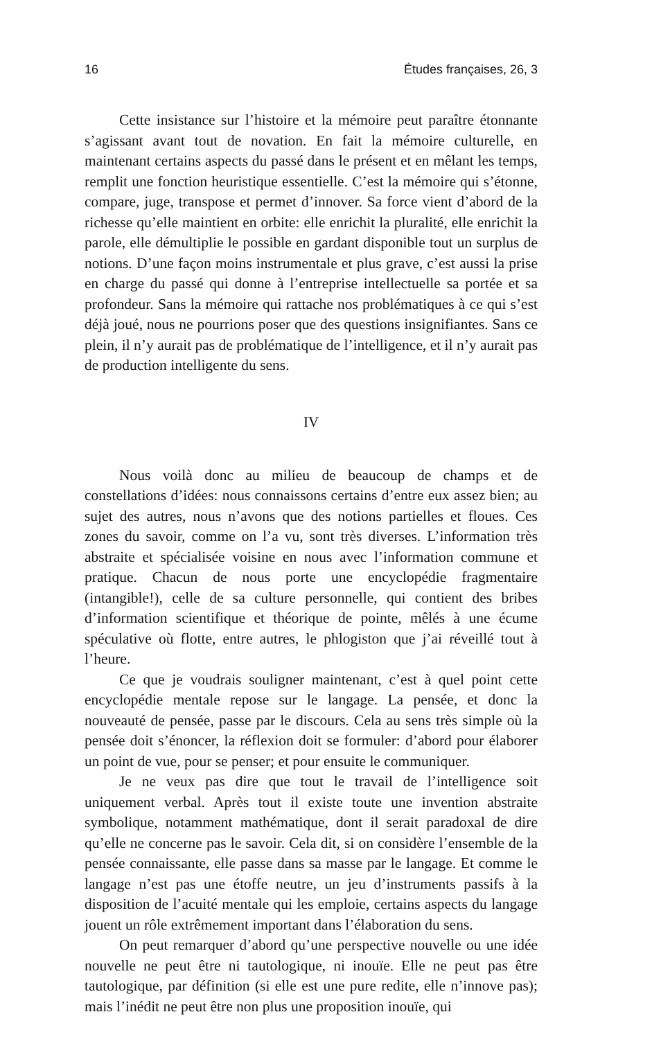16 Études françaises, 26, 3
Cette insistance sur l’histoire et la mémoire peut paraître étonnante s’agissant avant tout de novation. En fait la mémoire culturelle, en maintenant certains aspects du passé dans le présent et en mêlant les temps, remplit une fonction heuristique essentielle. C’est la mémoire qui s’étonne, compare, juge, transpose et permet d’innover. Sa force vient d’abord de la richesse qu’elle maintient en orbite: elle enrichit la pluralité, elle enrichit la parole, elle démultiplie le possible en gardant disponible tout un surplus de notions. D’une façon moins instrumentale et plus grave, c’est aussi la prise en charge du passé qui donne à l’entreprise intellectuelle sa portée et sa profondeur. Sans la mémoire qui rattache nos problématiques à ce qui s’est déjà joué, nous ne pourrions poser que des questions insignifiantes. Sans ce plein, il n’y aurait pas de problématique de l’intelligence, et il n’y aurait pas de production intelligente du sens.
IV
Nous voilà donc au milieu de beaucoup de champs et de constellations d’idées: nous connaissons certains d’entre eux assez bien; au sujet des autres, nous n’avons que des notions partielles et floues. Ces zones du savoir, comme on l’a vu, sont très diverses. L’information très abstraite et spécialisée voisine en nous avec l’information commune et pratique. Chacun de nous porte une encyclopédie fragmentaire (intangible!), celle de sa culture personnelle, qui contient des bribes d’information scientifique et théorique de pointe, mêlés à une écume spéculative où flotte, entre autres, le phlogiston que j’ai réveillé tout à l’heure.
Ce que je voudrais souligner maintenant, c’est à quel point cette encyclopédie mentale repose sur le langage. La pensée, et donc la nouveauté de pensée, passe par le discours. Cela au sens très simple où la pensée doit s’énoncer, la réflexion doit se formuler: d’abord pour élaborer un point de vue, pour se penser; et pour ensuite le communiquer.
Je ne veux pas dire que tout le travail de l’intelligence soit uniquement verbal. Après tout il existe toute une invention abstraite symbolique, notamment mathématique, dont il serait paradoxal de dire qu’elle ne concerne pas le savoir. Cela dit, si on considère l’ensemble de la pensée connaissante, elle passe dans sa masse par le langage. Et comme le langage n’est pas une étoffe neutre, un jeu d’instruments passifs à la disposition de l’acuité mentale qui les emploie, certains aspects du langage jouent un rôle extrêmement important dans l’élaboration du sens.
On peut remarquer d’abord qu’une perspective nouvelle ou une idée nouvelle ne peut être ni tautologique, ni inouïe. Elle ne peut pas être tautologique, par définition (si elle est une pure redite, elle n’innove pas); mais l’inédit ne peut être non plus une proposition inouïe, qui